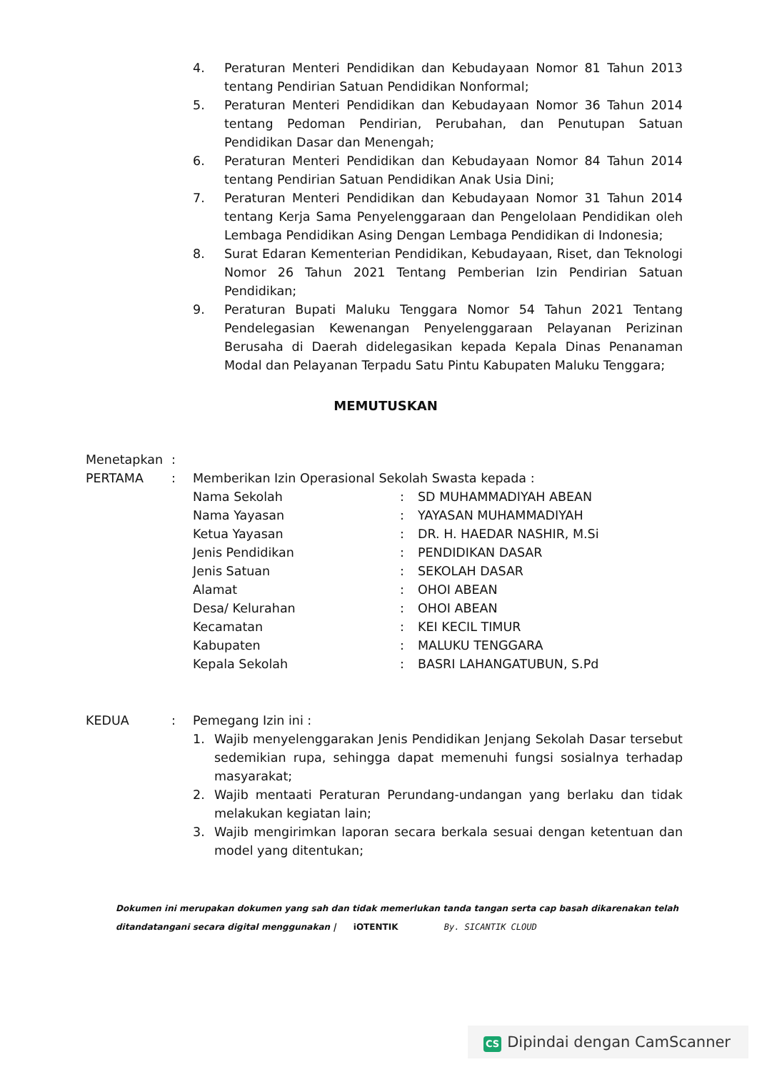4. Peraturan Menteri Pendidikan dan Kebudayaan Nomor 81 Tahun 2013 tentang Pendirian Satuan Pendidikan Nonformal;
5. Peraturan Menteri Pendidikan dan Kebudayaan Nomor 36 Tahun 2014 tentang Pedoman Pendirian, Perubahan, dan Penutupan Satuan Pendidikan Dasar dan Menengah;
6. Peraturan Menteri Pendidikan dan Kebudayaan Nomor 84 Tahun 2014 tentang Pendirian Satuan Pendidikan Anak Usia Dini;
7. Peraturan Menteri Pendidikan dan Kebudayaan Nomor 31 Tahun 2014 tentang Kerja Sama Penyelenggaraan dan Pengelolaan Pendidikan oleh Lembaga Pendidikan Asing Dengan Lembaga Pendidikan di Indonesia;
8. Surat Edaran Kementerian Pendidikan, Kebudayaan, Riset, dan Teknologi Nomor 26 Tahun 2021 Tentang Pemberian Izin Pendirian Satuan Pendidikan;
9. Peraturan Bupati Maluku Tenggara Nomor 54 Tahun 2021 Tentang Pendelegasian Kewenangan Penyelenggaraan Pelayanan Perizinan Berusaha di Daerah didelegasikan kepada Kepala Dinas Penanaman Modal dan Pelayanan Terpadu Satu Pintu Kabupaten Maluku Tenggara;
MEMUTUSKAN
Menetapkan:
PERTAMA: Memberikan Izin Operasional Sekolah Swasta kepada :
Nama Sekolah: SD MUHAMMADIYAH ABEAN
Nama Yayasan: YAYASAN MUHAMMADIYAH
Ketua Yayasan: DR. H. HAEDAR NASHIR, M.Si
Jenis Pendidikan: PENDIDIKAN DASAR
Jenis Satuan: SEKOLAH DASAR
Alamat: OHOI ABEAN
Desa/ Kelurahan: OHOI ABEAN
Kecamatan: KEI KECIL TIMUR
Kabupaten: MALUKU TENGGARA
Kepala Sekolah: BASRI LAHANGATUBUN, S.Pd
KEDUA: Pemegang Izin ini :
1. Wajib menyelenggarakan Jenis Pendidikan Jenjang Sekolah Dasar tersebut sedemikian rupa, sehingga dapat memenuhi fungsi sosialnya terhadap masyarakat;
2. Wajib mentaati Peraturan Perundang-undangan yang berlaku dan tidak melakukan kegiatan lain;
3. Wajib mengirimkan laporan secara berkala sesuai dengan ketentuan dan model yang ditentukan;
Dokumen ini merupakan dokumen yang sah dan tidak memerlukan tanda tangan serta cap basah dikarenakan telah
ditandatangani secara digital menggunakan | iOTENTIK By. SICANTIK CLOUD
CS Dipindai dengan CamScanner